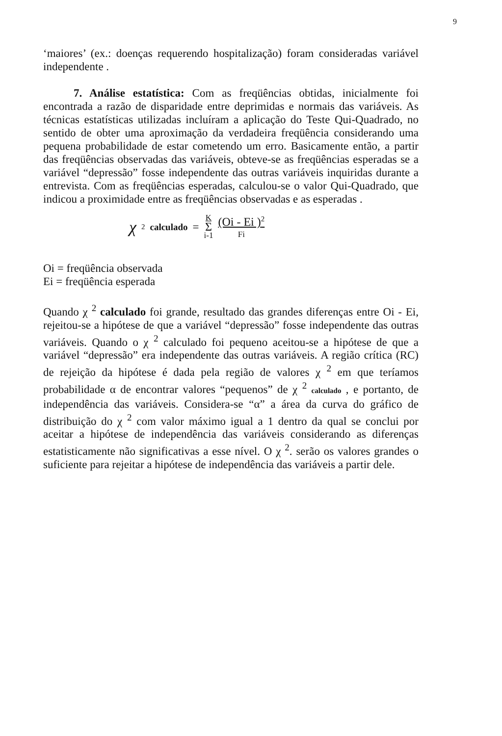9
‘maiores’ (ex.: doenças requerendo hospitalização) foram consideradas variável independente .
7. Análise estatística: Com as freqüências obtidas, inicialmente foi encontrada a razão de disparidade entre deprimidas e normais das variáveis. As técnicas estatísticas utilizadas incluíram a aplicação do Teste Qui-Quadrado, no sentido de obter uma aproximação da verdadeira freqüência considerando uma pequena probabilidade de estar cometendo um erro. Basicamente então, a partir das freqüências observadas das variáveis, obteve-se as freqüências esperadas se a variável “depressão” fosse independente das outras variáveis inquiridas durante a entrevista. Com as freqüências esperadas, calculou-se o valor Qui-Quadrado, que indicou a proximidade entre as freqüências observadas e as esperadas .
χ<sup>2</sup> calculado = K Σ i-1 (Oi - Ei )<sup>2</sup> Fi
Oi = freqüência observada
Ei = freqüência esperada
Quando χ <sup>2</sup> calculado foi grande, resultado das grandes diferenças entre Oi - Ei, rejeitou-se a hipótese de que a variável “depressão” fosse independente das outras variáveis. Quando o χ <sup>2</sup> calculado foi pequeno aceitou-se a hipótese de que a variável “depressão” era independente das outras variáveis. A região crítica (RC) de rejeição da hipótese é dada pela região de valores χ <sup>2</sup> em que teríamos probabilidade α de encontrar valores “pequenos” de χ <sup>2</sup> calculado , e portanto, de independência das variáveis. Considera-se “α” a área da curva do gráfico de distribuição do χ <sup>2</sup> com valor máximo igual a 1 dentro da qual se conclui por aceitar a hipótese de independência das variáveis considerando as diferenças estatisticamente não significativas a esse nível. O χ <sup>2</sup>. serão os valores grandes o suficiente para rejeitar a hipótese de independência das variáveis a partir dele.